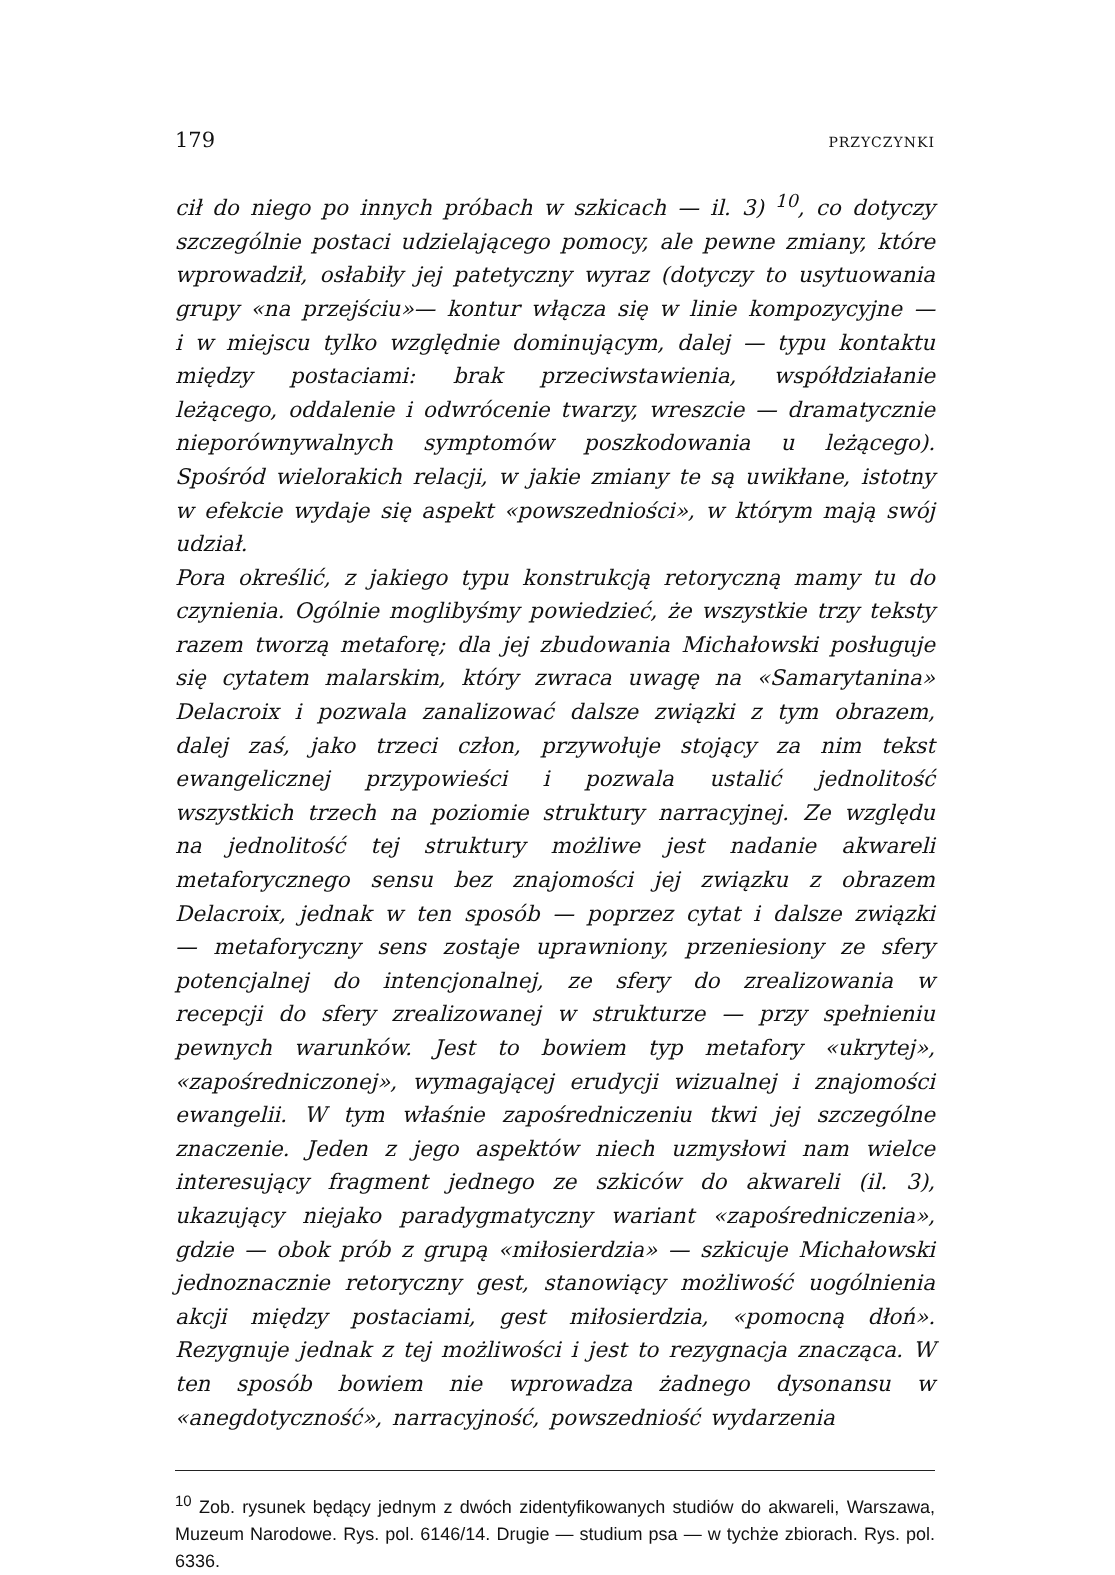179 PRZYCZYNKI
cił do niego po innych próbach w szkicach — il. 3) <sup>10</sup>, co dotyczy szczególnie postaci udzielającego pomocy, ale pewne zmiany, które wprowadził, osłabiły jej patetyczny wyraz (dotyczy to usytuowania grupy «na przejściu»— kontur włącza się w linie kompozycyjne — i w miejscu tylko względnie dominującym, dalej — typu kontaktu między postaciami: brak przeciwstawienia, współdziałanie leżącego, oddalenie i odwrócenie twarzy, wreszcie — dramatycznie nieporównywalnych symptomów poszkodowania u leżącego). Spośród wielorakich relacji, w jakie zmiany te są uwikłane, istotny w efekcie wydaje się aspekt «powszedniości», w którym mają swój udział.
Pora określić, z jakiego typu konstrukcją retoryczną mamy tu do czynienia. Ogólnie moglibyśmy powiedzieć, że wszystkie trzy teksty razem tworzą metaforę; dla jej zbudowania Michałowski posługuje się cytatem malarskim, który zwraca uwagę na «Samarytanina» Delacroix i pozwala zanalizować dalsze związki z tym obrazem, dalej zaś, jako trzeci człon, przywołuje stojący za nim tekst ewangelicznej przypowieści i pozwala ustalić jednolitość wszystkich trzech na poziomie struktury narracyjnej. Ze względu na jednolitość tej struktury możliwe jest nadanie akwareli metaforycznego sensu bez znajomości jej związku z obrazem Delacroix, jednak w ten sposób — poprzez cytat i dalsze związki — metaforyczny sens zostaje uprawniony, przeniesiony ze sfery potencjalnej do intencjonalnej, ze sfery do zrealizowania w recepcji do sfery zrealizowanej w strukturze — przy spełnieniu pewnych warunków. Jest to bowiem typ metafory «ukrytej», «zapośredniczonej», wymagającej erudycji wizualnej i znajomości ewangelii. W tym właśnie zapośredniczeniu tkwi jej szczególne znaczenie. Jeden z jego aspektów niech uzmysłowi nam wielce interesujący fragment jednego ze szkiców do akwareli (il. 3), ukazujący niejako paradygmatyczny wariant «zapośredniczenia», gdzie — obok prób z grupą «miłosierdzia» — szkicuje Michałowski jednoznacznie retoryczny gest, stanowiący możliwość uogólnienia akcji między postaciami, gest miłosierdzia, «pomocną dłoń». Rezygnuje jednak z tej możliwości i jest to rezygnacja znacząca. W ten sposób bowiem nie wprowadza żadnego dysonansu w «anegdotyczność», narracyjność, powszedniość wydarzenia
<sup>10</sup> Zob. rysunek będący jednym z dwóch zidentyfikowanych studiów do akwareli, Warszawa, Muzeum Narodowe. Rys. pol. 6146/14. Drugie — studium psa — w tychże zbiorach. Rys. pol. 6336.